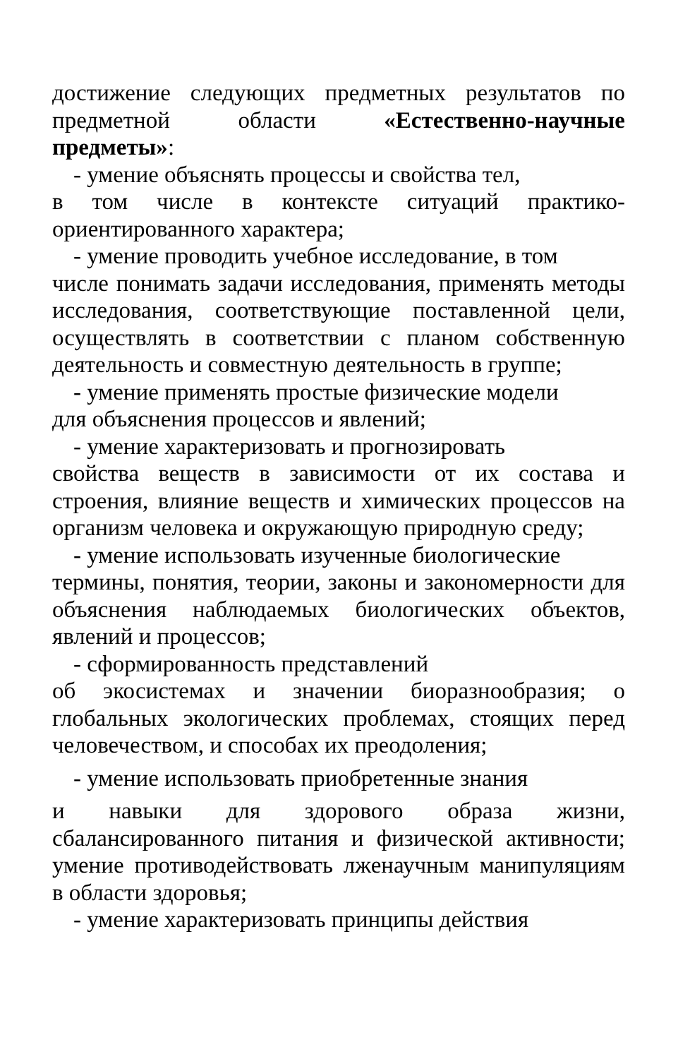достижение следующих предметных результатов по предметной области «Естественно-научные предметы»:
- умение объяснять процессы и свойства тел,
в том числе в контексте ситуаций практико-ориентированного характера;
- умение проводить учебное исследование, в том
числе понимать задачи исследования, применять методы исследования, соответствующие поставленной цели, осуществлять в соответствии с планом собственную деятельность и совместную деятельность в группе;
- умение применять простые физические модели
для объяснения процессов и явлений;
- умение характеризовать и прогнозировать
свойства веществ в зависимости от их состава и строения, влияние веществ и химических процессов на организм человека и окружающую природную среду;
- умение использовать изученные биологические
термины, понятия, теории, законы и закономерности для объяснения наблюдаемых биологических объектов, явлений и процессов;
- сформированность представлений
об экосистемах и значении биоразнообразия; о глобальных экологических проблемах, стоящих перед человечеством, и способах их преодоления;
- умение использовать приобретенные знания
и навыки для здорового образа жизни, сбалансированного питания и физической активности; умение противодействовать лженаучным манипуляциям в области здоровья;
- умение характеризовать принципы действия